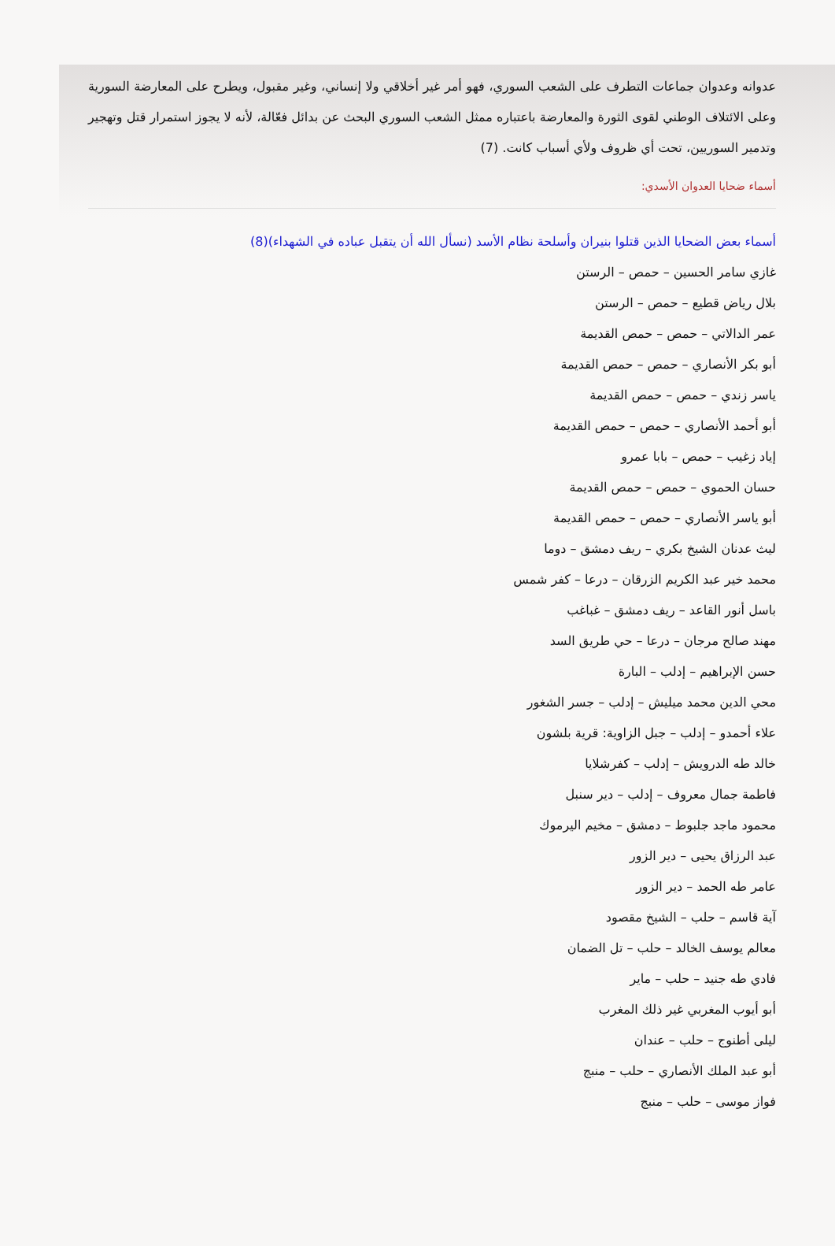عدوانه وعدوان جماعات التطرف على الشعب السوري، فهو أمر غير أخلاقي ولا إنساني، وغير مقبول، ويطرح على المعارضة السورية وعلى الائتلاف الوطني لقوى الثورة والمعارضة باعتباره ممثل الشعب السوري البحث عن بدائل فعّالة، لأنه لا يجوز استمرار قتل وتهجير وتدمير السوريين، تحت أي ظروف ولأي أسباب كانت. (7)
أسماء ضحايا العدوان الأسدي:
أسماء بعض الضحايا الذين قتلوا بنيران وأسلحة نظام الأسد (نسأل الله أن يتقبل عباده في الشهداء)(8)
غازي سامر الحسين – حمص – الرستن
بلال رياض قطيع – حمص – الرستن
عمر الدالاتي – حمص – حمص القديمة
أبو بكر الأنصاري – حمص – حمص القديمة
ياسر زندي – حمص – حمص القديمة
أبو أحمد الأنصاري – حمص – حمص القديمة
إياد زغيب – حمص – بابا عمرو
حسان الحموي – حمص – حمص القديمة
أبو ياسر الأنصاري – حمص – حمص القديمة
ليث عدنان الشيخ بكري – ريف دمشق – دوما
محمد خير عبد الكريم الزرقان – درعا – كفر شمس
باسل أنور القاعد – ريف دمشق – غباغب
مهند صالح مرجان – درعا – حي طريق السد
حسن الإبراهيم – إدلب – البارة
محي الدين محمد ميليش – إدلب – جسر الشغور
علاء أحمدو – إدلب – جبل الزاوية: قرية بلشون
خالد طه الدرويش – إدلب – كفرشلايا
فاطمة جمال معروف – إدلب – دير سنبل
محمود ماجد جلبوط – دمشق – مخيم اليرموك
عبد الرزاق يحيى – دير الزور
عامر طه الحمد – دير الزور
آية قاسم – حلب – الشيخ مقصود
معالم يوسف الخالد – حلب – تل الضمان
فادي طه جنيد – حلب – ماير
أبو أيوب المغربي غير ذلك المغرب
ليلى أطنوج – حلب – عندان
أبو عبد الملك الأنصاري – حلب – منبج
فواز موسى – حلب – منبج